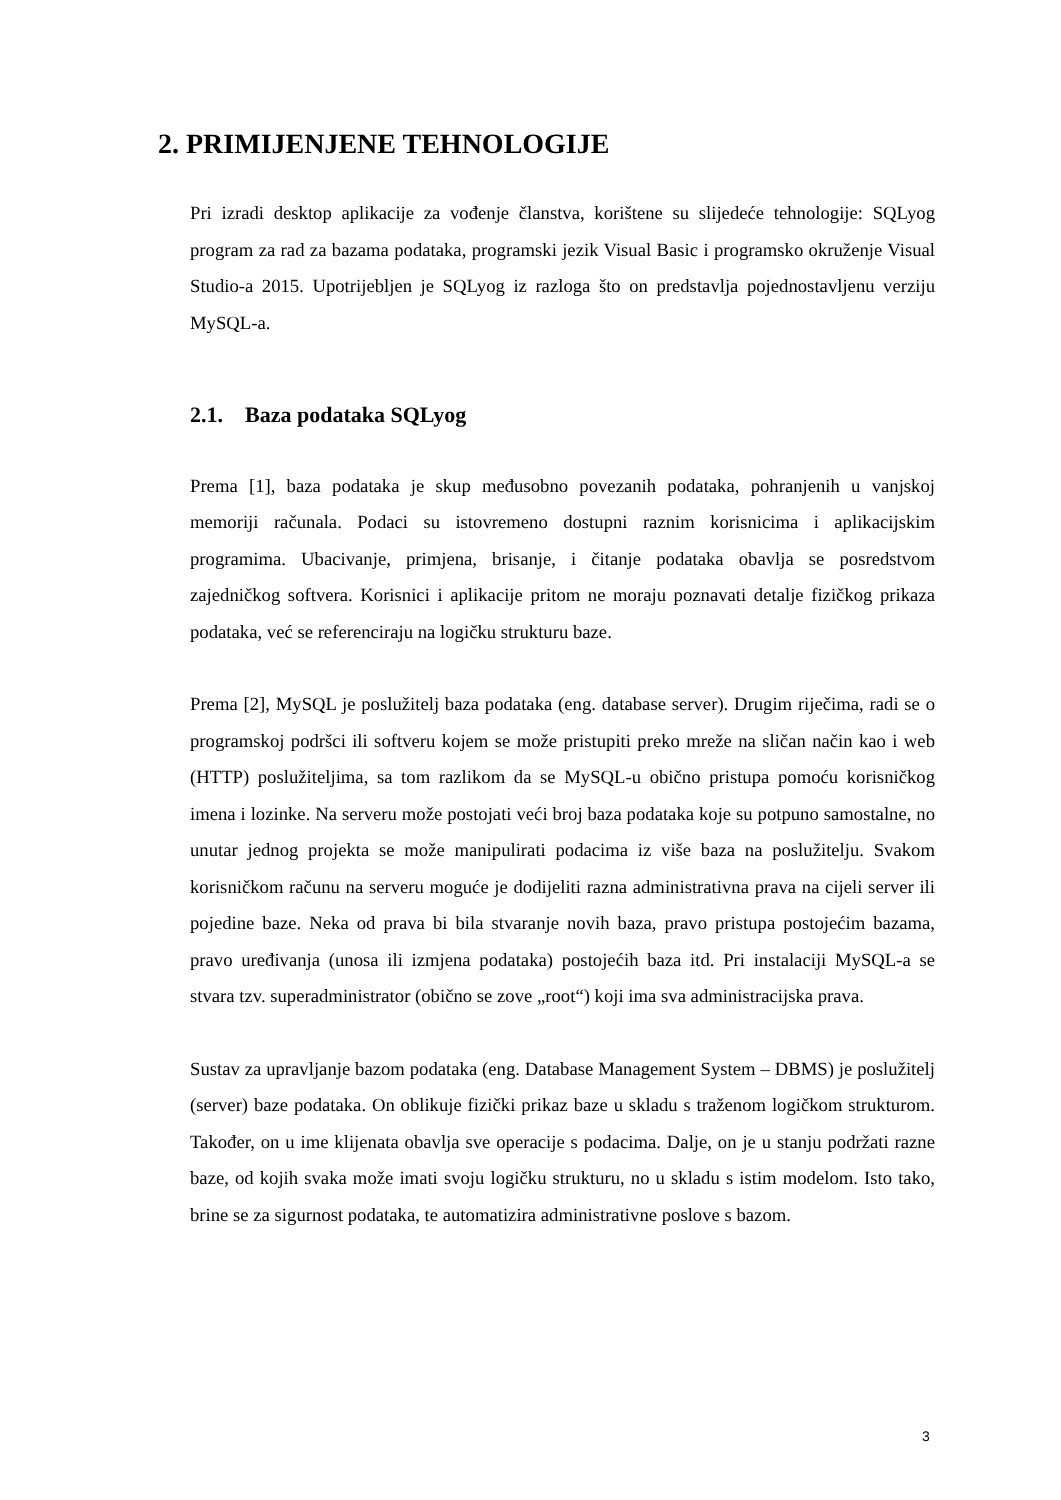2. PRIMIJENJENE TEHNOLOGIJE
Pri izradi desktop aplikacije za vođenje članstva, korištene su slijedeće tehnologije: SQLyog program za rad za bazama podataka, programski jezik Visual Basic i programsko okruženje Visual Studio-a 2015. Upotrijebljen je SQLyog iz razloga što on predstavlja pojednostavljenu verziju MySQL-a.
2.1. Baza podataka SQLyog
Prema [1], baza podataka je skup međusobno povezanih podataka, pohranjenih u vanjskoj memoriji računala. Podaci su istovremeno dostupni raznim korisnicima i aplikacijskim programima. Ubacivanje, primjena, brisanje, i čitanje podataka obavlja se posredstvom zajedničkog softvera. Korisnici i aplikacije pritom ne moraju poznavati detalje fizičkog prikaza podataka, već se referenciraju na logičku strukturu baze.
Prema [2], MySQL je poslužitelj baza podataka (eng. database server). Drugim riječima, radi se o programskoj podršci ili softveru kojem se može pristupiti preko mreže na sličan način kao i web (HTTP) poslužiteljima, sa tom razlikom da se MySQL-u obično pristupa pomoću korisničkog imena i lozinke. Na serveru može postojati veći broj baza podataka koje su potpuno samostalne, no unutar jednog projekta se može manipulirati podacima iz više baza na poslužitelju. Svakom korisničkom računu na serveru moguće je dodijeliti razna administrativna prava na cijeli server ili pojedine baze. Neka od prava bi bila stvaranje novih baza, pravo pristupa postojećim bazama, pravo uređivanja (unosa ili izmjena podataka) postojećih baza itd. Pri instalaciji MySQL-a se stvara tzv. superadministrator (obično se zove „root“) koji ima sva administracijska prava.
Sustav za upravljanje bazom podataka (eng. Database Management System – DBMS) je poslužitelj (server) baze podataka. On oblikuje fizički prikaz baze u skladu s traženom logičkom strukturom. Također, on u ime klijenata obavlja sve operacije s podacima. Dalje, on je u stanju podržati razne baze, od kojih svaka može imati svoju logičku strukturu, no u skladu s istim modelom. Isto tako, brine se za sigurnost podataka, te automatizira administrativne poslove s bazom.
3